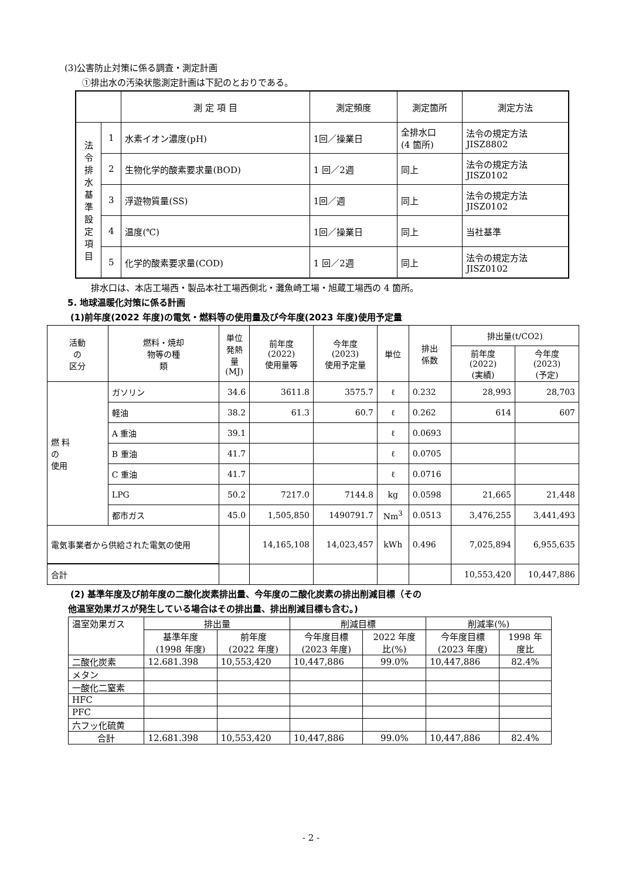(3)公害防止対策に係る調査・測定計画
①排出水の汚染状態測定計画は下記のとおりである。
| | | 測 定 項 目 | 測定頻度 | 測定箇所 | 測定方法 |
| --- | --- | --- | --- | --- | --- |
| 法 令 排 水 基 準 設 定 項 目 | 1 | 水素イオン濃度(pH) | 1回／操業日 | 全排水口 (4 箇所) | 法令の規定方法 JISZ8802 |
| | 2 | 生物化学的酸素要求量(BOD) | 1 回／2週 | 同上 | 法令の規定方法 JISZ0102 |
| | 3 | 浮遊物質量(SS) | 1回／週 | 同上 | 法令の規定方法 JISZ0102 |
| | 4 | 温度(℃) | 1回／操業日 | 同上 | 当社基準 |
| | 5 | 化学的酸素要求量(COD) | 1 回／2週 | 同上 | 法令の規定方法 JISZ0102 |
排水口は、本店工場西・製品本社工場西側北・灘魚崎工場・旭蔵工場西の 4 箇所。
5. 地球温暖化対策に係る計画
(1)前年度(2022 年度)の電気・燃料等の使用量及び今年度(2023 年度)使用予定量
| 活動 の 区分 | 燃料・焼却 物等の種 類 | 単位 発熱 量 (MJ) | 前年度 (2022) 使用量等 | 今年度 (2023) 使用予定量 | 単位 | 排出 係数 | 排出量(t/CO2) | |
| | | | | | | | 前年度 (2022) (実績) | 今年度 (2023) (予定) |
| 燃 料 の 使用 | ガソリン | 34.6 | 3611.8 | 3575.7 | ℓ | 0.232 | 28,993 | 28,703 |
| | 軽油 | 38.2 | 61.3 | 60.7 | ℓ | 0.262 | 614 | 607 |
| | A 重油 | 39.1 | | | ℓ | 0.0693 | | |
| | B 重油 | 41.7 | | | ℓ | 0.0705 | | |
| | C 重油 | 41.7 | | | ℓ | 0.0716 | | |
| | LPG | 50.2 | 7217.0 | 7144.8 | kg | 0.0598 | 21,665 | 21,448 |
| | 都市ガス | 45.0 | 1,505,850 | 1490791.7 | Nm<sup>3</sup> | 0.0513 | 3,476,255 | 3,441,493 |
| 電気事業者から供給された電気の使用 | | | 14,165,108 | 14,023,457 | kWh | 0.496 | 7,025,894 | 6,955,635 |
| 合計 | | | | | | | 10,553,420 | 10,447,886 |
(2) 基準年度及び前年度の二酸化炭素排出量、今年度の二酸化炭素の排出削減目標（その
他温室効果ガスが発生している場合はその排出量、排出削減目標も含む。)
| 温室効果ガス | 排出量 | | 削減目標 | | 削減率(%) | |
| | 基準年度 (1998 年度) | 前年度 (2022 年度) | 今年度目標 (2023 年度) | 2022 年度 比(%) | 今年度目標 (2023 年度) | 1998 年 度比 |
| 二酸化炭素 | 12.681.398 | 10,553,420 | 10,447,886 | 99.0% | 10,447,886 | 82.4% |
| メタン | | | | | | |
| 一酸化二窒素 | | | | | | |
| HFC | | | | | | |
| PFC | | | | | | |
| 六フッ化硫黄 | | | | | | |
| 合計 | 12.681.398 | 10,553,420 | 10,447,886 | 99.0% | 10,447,886 | 82.4% |
- 2 -